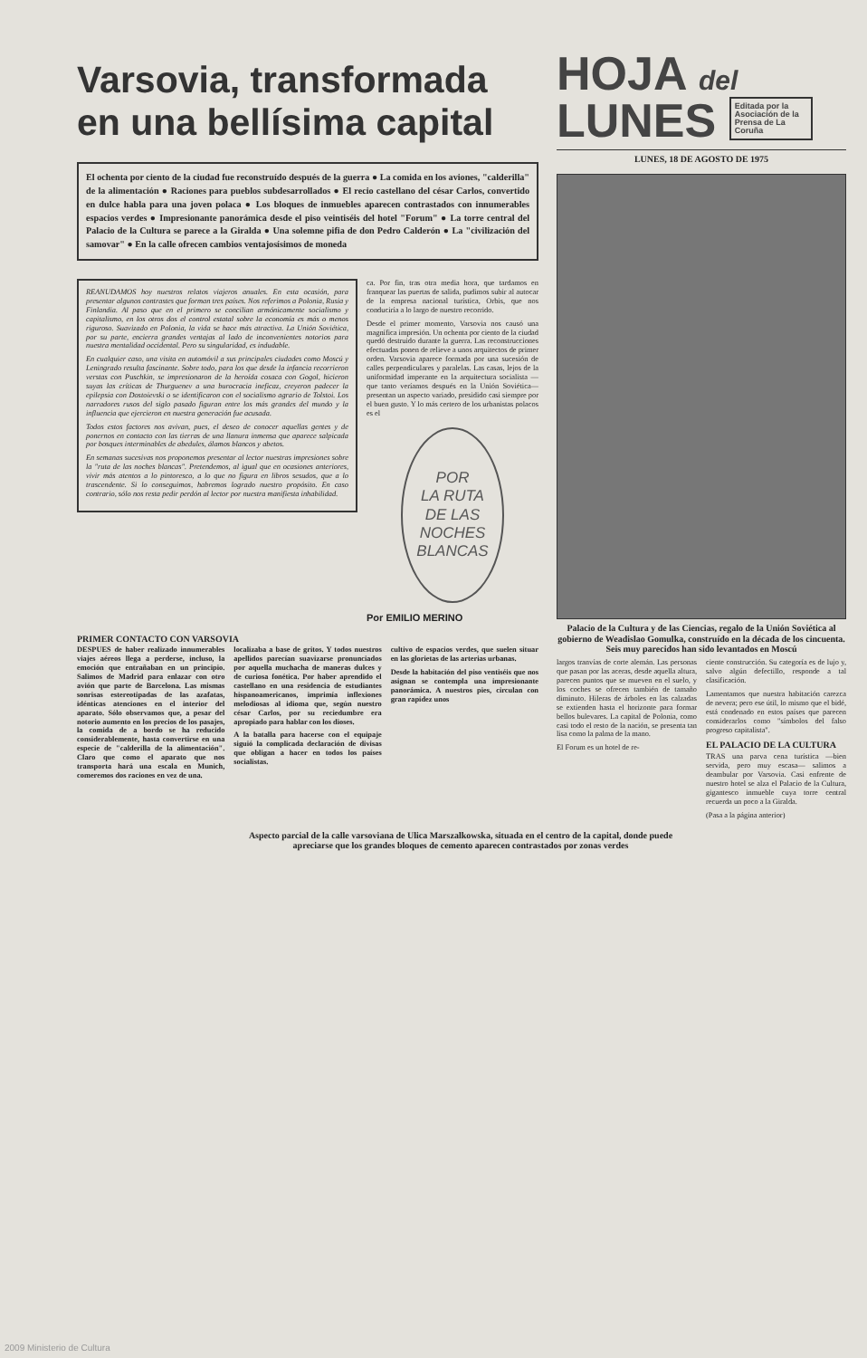Varsovia, transformada en una bellísima capital
El ochenta por ciento de la ciudad fue reconstruído después de la guerra ● La comida en los aviones, "calderilla" de la alimentación ● Raciones para pueblos subdesarrollados ● El recio castellano del césar Carlos, convertido en dulce habla para una joven polaca ● Los bloques de inmuebles aparecen contrastados con innumerables espacios verdes ● Impresionante panorámica desde el piso veintiséis del hotel "Forum" ● La torre central del Palacio de la Cultura se parece a la Giralda ● Una solemne pifia de don Pedro Calderón ● La "civilización del samovar" ● En la calle ofrecen cambios ventajosísimos de moneda
REANUDAMOS hoy nuestros relatos viajeros anuales. En esta ocasión, para presentar algunos contrastes que forman tres países. Nos referimos a Polonia, Rusia y Finlandia. Al paso que en el primero se concilian armónicamente socialismo y capitalismo, en los otros dos el control estatal sobre la economía es más o menos riguroso. Suavizado en Polonia, la vida se hace más atractiva. La Unión Soviética, por su parte, encierra grandes ventajas al lado de inconvenientes notorios para nuestra mentalidad occidental. Pero su singularidad, es indudable.
En cualquier caso, una visita en automóvil a sus principales ciudades como Moscú y Leningrado resulta fascinante. Sobre todo, para los que desde la infancia recorrieron verstas con Puschkin, se impresionaron de la heroída cosaca con Gogol, hicieron suyas las críticas de Thurguenev a una burocracia ineficaz, creyeron padecer la epilepsia con Dostoievski o se identificaron con el socialismo agrario de Tolstoi. Los narradores rusos del siglo pasado figuran entre los más grandes del mundo y la influencia que ejercieron en nuestra generación fue acusada.
Todos estos factores nos avivan, pues, el deseo de conocer aquellas gentes y de ponernos en contacto con las tierras de una llanura inmensa que aparece salpicada por bosques interminables de abedules, álamos blancos y abetos.
En semanas sucesivas nos proponemos presentar al lector nuestras impresiones sobre la "ruta de las noches blancas". Pretendemos, al igual que en ocasiones anteriores, vivir más atentos a lo pintoresco, a lo que no figura en libros sesudos, que a lo trascendente. Si lo conseguimos, habremos logrado nuestro propósito. En caso contrario, sólo nos resta pedir perdón al lector por nuestra manifiesta inhabilidad.
ca. Por fin, tras otra media hora, que tardamos en franquear las puertas de salida, pudimos subir al autocar de la empresa nacional turística, Orbis, que nos conduciría a lo largo de nuestro recorrido.
Desde el primer momento, Varsovia nos causó una magnífica impresión. Un ochenta por ciento de la ciudad quedó destruido durante la guerra. Las reconstrucciones efectuadas ponen de relieve a unos arquitectos de primer orden. Varsovia aparece formada por una sucesión de calles perpendiculares y paralelas. Las casas, lejos de la uniformidad imperante en la arquitectura socialista —que tanto veríamos después en la Unión Soviética— presentan un aspecto variado, presidido casi siempre por el buen gusto. Y lo más certero de los urbanistas polacos es el
POR
LA RUTA
DE LAS
NOCHES
BLANCAS
Por EMILIO MERINO
PRIMER CONTACTO CON VARSOVIA
DESPUES de haber realizado innumerables viajes aéreos llega a perderse, incluso, la emoción que entrañaban en un principio. Salimos de Madrid para enlazar con otro avión que parte de Barcelona. Las mismas sonrisas estereotipadas de las azafatas, idénticas atenciones en el interior del aparato. Sólo observamos que, a pesar del notorio aumento en los precios de los pasajes, la comida de a bordo se ha reducido considerablemente, hasta convertirse en una especie de "calderilla de la alimentación". Claro que como el aparato que nos transporta hará una escala en Munich, comeremos dos raciones en vez de una.
localizaba a base de gritos. Y todos nuestros apellidos parecían suavizarse pronunciados por aquella muchacha de maneras dulces y de curiosa fonética. Por haber aprendido el castellano en una residencia de estudiantes hispanoamericanos, imprimía inflexiones melodiosas al idioma que, según nuestro césar Carlos, por su reciedumbre era apropiado para hablar con los dioses.
A la batalla para hacerse con el equipaje siguió la complicada declaración de divisas que obligan a hacer en todos los países socialistas.
cultivo de espacios verdes, que suelen situar en las glorietas de las arterias urbanas.
Desde la habitación del piso ventiséis que nos asignan se contempla una impresionante panorámica. A nuestros pies, circulan con gran rapidez unos
HOJA del
LUNES Editada por la Asociación de la Prensa de La Coruña
LUNES, 18 DE AGOSTO DE 1975
Palacio de la Cultura y de las Ciencias, regalo de la Unión Soviética al gobierno de Weadislao Gomulka, construído en la década de los cincuenta. Seis muy parecidos han sido levantados en Moscú
largos tranvías de corte alemán. Las personas que pasan por las aceras, desde aquella altura, parecen puntos que se mueven en el suelo, y los coches se ofrecen también de tamaño diminuto. Hileras de árboles en las calzadas se extienden hasta el horizonte para formar bellos bulevares. La capital de Polonia, como casi todo el resto de la nación, se presenta tan lisa como la palma de la mano.
El Forum es un hotel de re-
ciente construcción. Su categoría es de lujo y, salvo algún defectillo, responde a tal clasificación.
Lamentamos que nuestra habitación carezca de nevera; pero ese útil, lo mismo que el bidé, está condenado en estos países que parecen considerarlos como "símbolos del falso progreso capitalista".
EL PALACIO DE LA CULTURA
TRAS una parva cena turística —bien servida, pero muy escasa— salimos a deambular por Varsovia. Casi enfrente de nuestro hotel se alza el Palacio de la Cultura, gigantesco inmueble cuya torre central recuerda un poco a la Giralda.
(Pasa a la página anterior)
Aspecto parcial de la calle varsoviana de Ulica Marszalkowska, situada en el centro de la capital, donde puede apreciarse que los grandes bloques de cemento aparecen contrastados por zonas verdes
2009 Ministerio de Cultura